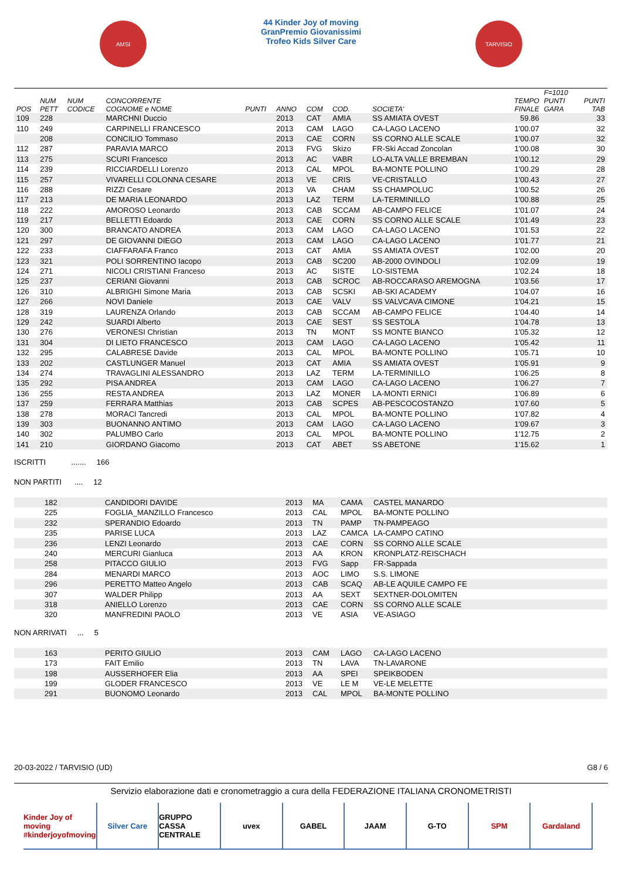AMSI
44 Kinder Joy of moving
GranPremio Giovanissimi
Trofeo Kids Silver Care
TARVISIO
| POS | NUM PETT | NUM CODICE | CONCORRENTE COGNOME e NOME | PUNTI | ANNO | COM | COD. | SOCIETA' | TEMPO FINALE | F=1010 PUNTI GARA | PUNTI TAB |
| --- | --- | --- | --- | --- | --- | --- | --- | --- | --- | --- | --- |
| 109 | 228 | | MARCHNI Duccio | | 2013 | CAT | AMIA | SS AMIATA OVEST | 59.86 | | 33 |
| 110 | 249 | | CARPINELLI FRANCESCO | | 2013 | CAM | LAGO | CA-LAGO LACENO | 1'00.07 | | 32 |
| | 208 | | CONCILIO Tommaso | | 2013 | CAE | CORN | SS CORNO ALLE SCALE | 1'00.07 | | 32 |
| 112 | 287 | | PARAVIA MARCO | | 2013 | FVG | Skizo | FR-Ski Accad Zoncolan | 1'00.08 | | 30 |
| 113 | 275 | | SCURI Francesco | | 2013 | AC | VABR | LO-ALTA VALLE BREMBAN | 1'00.12 | | 29 |
| 114 | 239 | | RICCIARDELLI Lorenzo | | 2013 | CAL | MPOL | BA-MONTE POLLINO | 1'00.29 | | 28 |
| 115 | 257 | | VIVARELLI COLONNA CESARE | | 2013 | VE | CRIS | VE-CRISTALLO | 1'00.43 | | 27 |
| 116 | 288 | | RIZZI Cesare | | 2013 | VA | CHAM | SS CHAMPOLUC | 1'00.52 | | 26 |
| 117 | 213 | | DE MARIA LEONARDO | | 2013 | LAZ | TERM | LA-TERMINILLO | 1'00.88 | | 25 |
| 118 | 222 | | AMOROSO Leonardo | | 2013 | CAB | SCCAM | AB-CAMPO FELICE | 1'01.07 | | 24 |
| 119 | 217 | | BELLETTI Edoardo | | 2013 | CAE | CORN | SS CORNO ALLE SCALE | 1'01.49 | | 23 |
| 120 | 300 | | BRANCATO ANDREA | | 2013 | CAM | LAGO | CA-LAGO LACENO | 1'01.53 | | 22 |
| 121 | 297 | | DE GIOVANNI DIEGO | | 2013 | CAM | LAGO | CA-LAGO LACENO | 1'01.77 | | 21 |
| 122 | 233 | | CIAFFARAFA Franco | | 2013 | CAT | AMIA | SS AMIATA OVEST | 1'02.00 | | 20 |
| 123 | 321 | | POLI SORRENTINO Iacopo | | 2013 | CAB | SC200 | AB-2000 OVINDOLI | 1'02.09 | | 19 |
| 124 | 271 | | NICOLI CRISTIANI Franceso | | 2013 | AC | SISTE | LO-SISTEMA | 1'02.24 | | 18 |
| 125 | 237 | | CERIANI Giovanni | | 2013 | CAB | SCROC | AB-ROCCARASO AREMOGNA | 1'03.56 | | 17 |
| 126 | 310 | | ALBRIGHI Simone Maria | | 2013 | CAB | SCSKI | AB-SKI ACADEMY | 1'04.07 | | 16 |
| 127 | 266 | | NOVI Daniele | | 2013 | CAE | VALV | SS VALVCAVA CIMONE | 1'04.21 | | 15 |
| 128 | 319 | | LAURENZA Orlando | | 2013 | CAB | SCCAM | AB-CAMPO FELICE | 1'04.40 | | 14 |
| 129 | 242 | | SUARDI Alberto | | 2013 | CAE | SEST | SS SESTOLA | 1'04.78 | | 13 |
| 130 | 276 | | VERONESI Christian | | 2013 | TN | MONT | SS MONTE BIANCO | 1'05.32 | | 12 |
| 131 | 304 | | DI LIETO FRANCESCO | | 2013 | CAM | LAGO | CA-LAGO LACENO | 1'05.42 | | 11 |
| 132 | 295 | | CALABRESE Davide | | 2013 | CAL | MPOL | BA-MONTE POLLINO | 1'05.71 | | 10 |
| 133 | 202 | | CASTLUNGER Manuel | | 2013 | CAT | AMIA | SS AMIATA OVEST | 1'05.91 | | 9 |
| 134 | 274 | | TRAVAGLINI ALESSANDRO | | 2013 | LAZ | TERM | LA-TERMINILLO | 1'06.25 | | 8 |
| 135 | 292 | | PISA ANDREA | | 2013 | CAM | LAGO | CA-LAGO LACENO | 1'06.27 | | 7 |
| 136 | 255 | | RESTA ANDREA | | 2013 | LAZ | MONER | LA-MONTI ERNICI | 1'06.89 | | 6 |
| 137 | 259 | | FERRARA Matthias | | 2013 | CAB | SCPES | AB-PESCOCOSTANZO | 1'07.60 | | 5 |
| 138 | 278 | | MORACI Tancredi | | 2013 | CAL | MPOL | BA-MONTE POLLINO | 1'07.82 | | 4 |
| 139 | 303 | | BUONANNO ANTIMO | | 2013 | CAM | LAGO | CA-LAGO LACENO | 1'09.67 | | 3 |
| 140 | 302 | | PALUMBO Carlo | | 2013 | CAL | MPOL | BA-MONTE POLLINO | 1'12.75 | | 2 |
| 141 | 210 | | GIORDANO Giacomo | | 2013 | CAT | ABET | SS ABETONE | 1'15.62 | | 1 |
ISCRITTI ....... 166
NON PARTITI .... 12
| | 182 | CANDIDORI DAVIDE | 2013 | MA | CAMA | CASTEL MANARDO |
| | 225 | FOGLIA_MANZILLO Francesco | 2013 | CAL | MPOL | BA-MONTE POLLINO |
| | 232 | SPERANDIO Edoardo | 2013 | TN | PAMP | TN-PAMPEAGO |
| | 235 | PARISE LUCA | 2013 | LAZ | CAMCA | LA-CAMPO CATINO |
| | 236 | LENZI Leonardo | 2013 | CAE | CORN | SS CORNO ALLE SCALE |
| | 240 | MERCURI Gianluca | 2013 | AA | KRON | KRONPLATZ-REISCHACH |
| | 258 | PITACCO GIULIO | 2013 | FVG | Sapp | FR-Sappada |
| | 284 | MENARDI MARCO | 2013 | AOC | LIMO | S.S. LIMONE |
| | 296 | PERETTO Matteo Angelo | 2013 | CAB | SCAQ | AB-LE AQUILE CAMPO FE |
| | 307 | WALDER Philipp | 2013 | AA | SEXT | SEXTNER-DOLOMITEN |
| | 318 | ANIELLO Lorenzo | 2013 | CAE | CORN | SS CORNO ALLE SCALE |
| | 320 | MANFREDINI PAOLO | 2013 | VE | ASIA | VE-ASIAGO |
NON ARRIVATI ... 5
| | 163 | PERITO GIULIO | 2013 | CAM | LAGO | CA-LAGO LACENO |
| | 173 | FAIT Emilio | 2013 | TN | LAVA | TN-LAVARONE |
| | 198 | AUSSERHOFER Elia | 2013 | AA | SPEI | SPEIKBODEN |
| | 199 | GLODER FRANCESCO | 2013 | VE | LE M | VE-LE MELETTE |
| | 291 | BUONOMO Leonardo | 2013 | CAL | MPOL | BA-MONTE POLLINO |
20-03-2022 / TARVISIO (UD) G8 / 6
Servizio elaborazione dati e cronometraggio a cura della FEDERAZIONE ITALIANA CRONOMETRISTI
Kinder Joy of moving #kinderjoyofmoving
Silver Care GRUPPO CASSA CENTRALE uvex GABEL JAAM G-TO SPM Gardaland